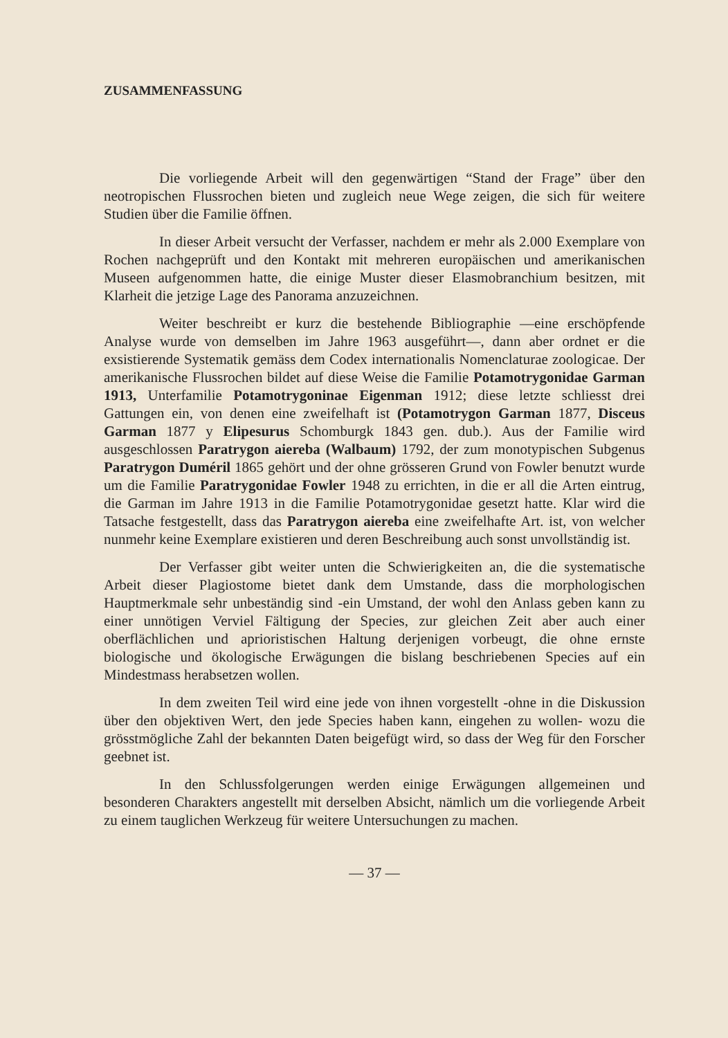ZUSAMMENFASSUNG
Die vorliegende Arbeit will den gegenwärtigen “Stand der Frage” über den neotropischen Flussrochen bieten und zugleich neue Wege zeigen, die sich für weitere Studien über die Familie öffnen.
In dieser Arbeit versucht der Verfasser, nachdem er mehr als 2.000 Exemplare von Rochen nachgeprüft und den Kontakt mit mehreren europäischen und amerikanischen Museen aufgenommen hatte, die einige Muster dieser Elasmobranchium besitzen, mit Klarheit die jetzige Lage des Panorama anzuzeichnen.
Weiter beschreibt er kurz die bestehende Bibliographie —eine erschöpfende Analyse wurde von demselben im Jahre 1963 ausgeführt—, dann aber ordnet er die exsistierende Systematik gemäss dem Codex internationalis Nomenclaturae zoologicae. Der amerikanische Flussrochen bildet auf diese Weise die Familie Potamotrygonidae Garman 1913, Unterfamilie Potamotrygoninae Eigenman 1912; diese letzte schliesst drei Gattungen ein, von denen eine zweifelhaft ist (Potamotrygon Garman 1877, Disceus Garman 1877 y Elipesurus Schomburgk 1843 gen. dub.). Aus der Familie wird ausgeschlossen Paratrygon aiereba (Walbaum) 1792, der zum monotypischen Subgenus Paratrygon Duméril 1865 gehört und der ohne grösseren Grund von Fowler benutzt wurde um die Familie Paratrygonidae Fowler 1948 zu errichten, in die er all die Arten eintrug, die Garman im Jahre 1913 in die Familie Potamotrygonidae gesetzt hatte. Klar wird die Tatsache festgestellt, dass das Paratrygon aiereba eine zweifelhafte Art. ist, von welcher nunmehr keine Exemplare existieren und deren Beschreibung auch sonst unvollständig ist.
Der Verfasser gibt weiter unten die Schwierigkeiten an, die die systematische Arbeit dieser Plagiostome bietet dank dem Umstande, dass die morphologischen Hauptmerkmale sehr unbeständig sind -ein Umstand, der wohl den Anlass geben kann zu einer unnötigen Verviel Fältigung der Species, zur gleichen Zeit aber auch einer oberflächlichen und aprioristischen Haltung derjenigen vorbeugt, die ohne ernste biologische und ökologische Erwägungen die bislang beschriebenen Species auf ein Mindestmass herabsetzen wollen.
In dem zweiten Teil wird eine jede von ihnen vorgestellt -ohne in die Diskussion über den objektiven Wert, den jede Species haben kann, eingehen zu wollen- wozu die grösstmögliche Zahl der bekannten Daten beigefügt wird, so dass der Weg für den Forscher geebnet ist.
In den Schlussfolgerungen werden einige Erwägungen allgemeinen und besonderen Charakters angestellt mit derselben Absicht, nämlich um die vorliegende Arbeit zu einem tauglichen Werkzeug für weitere Untersuchungen zu machen.
— 37 —